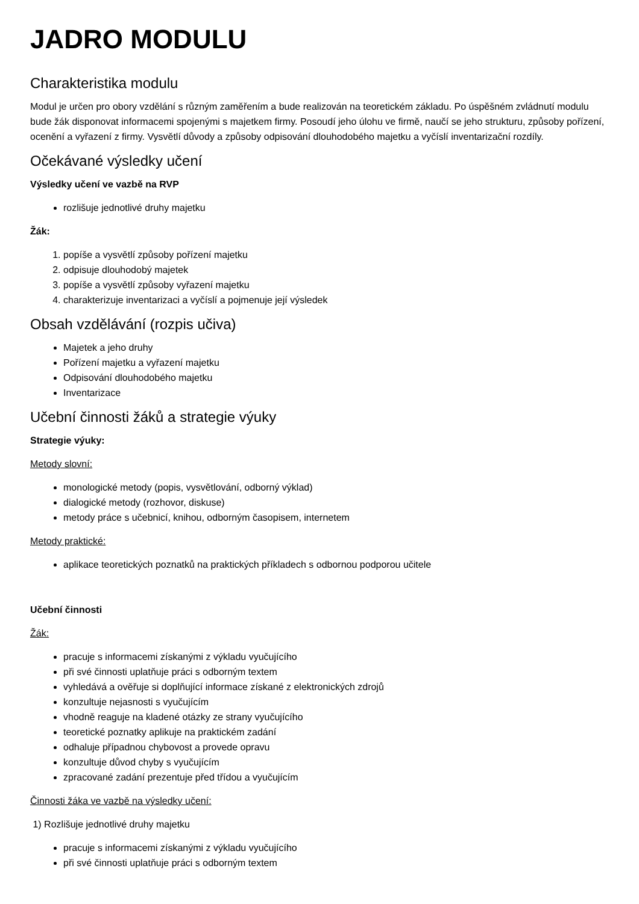JADRO MODULU
Charakteristika modulu
Modul je určen pro obory vzdělání s různým zaměřením a bude realizován na teoretickém základu. Po úspěšném zvládnutí modulu bude žák disponovat informacemi spojenými s majetkem firmy. Posoudí jeho úlohu ve firmě, naučí se jeho strukturu, způsoby pořízení, ocenění a vyřazení z firmy. Vysvětlí důvody a způsoby odpisování dlouhodobého majetku a vyčíslí inventarizační rozdíly.
Očekávané výsledky učení
Výsledky učení ve vazbě na RVP
rozlišuje jednotlivé druhy majetku
Žák:
1. popíše a vysvětlí způsoby pořízení majetku
2. odpisuje dlouhodobý majetek
3. popíše a vysvětlí způsoby vyřazení majetku
4. charakterizuje inventarizaci a vyčíslí a pojmenuje její výsledek
Obsah vzdělávání (rozpis učiva)
Majetek a jeho druhy
Pořízení majetku a vyřazení majetku
Odpisování dlouhodobého majetku
Inventarizace
Učební činnosti žáků a strategie výuky
Strategie výuky:
Metody slovní:
monologické metody (popis, vysvětlování, odborný výklad)
dialogické metody (rozhovor, diskuse)
metody práce s učebnicí, knihou, odborným časopisem, internetem
Metody praktické:
aplikace teoretických poznatků na praktických příkladech s odbornou podporou učitele
Učební činnosti
Žák:
pracuje s informacemi získanými z výkladu vyučujícího
při své činnosti uplatňuje práci s odborným textem
vyhledává a ověřuje si doplňující informace získané z elektronických zdrojů
konzultuje nejasnosti s vyučujícím
vhodně reaguje na kladené otázky ze strany vyučujícího
teoretické poznatky aplikuje na praktickém zadání
odhaluje případnou chybovost a provede opravu
konzultuje důvod chyby s vyučujícím
zpracované zadání prezentuje před třídou a vyučujícím
Činnosti žáka ve vazbě na výsledky učení:
1) Rozlišuje jednotlivé druhy majetku
pracuje s informacemi získanými z výkladu vyučujícího
při své činnosti uplatňuje práci s odborným textem